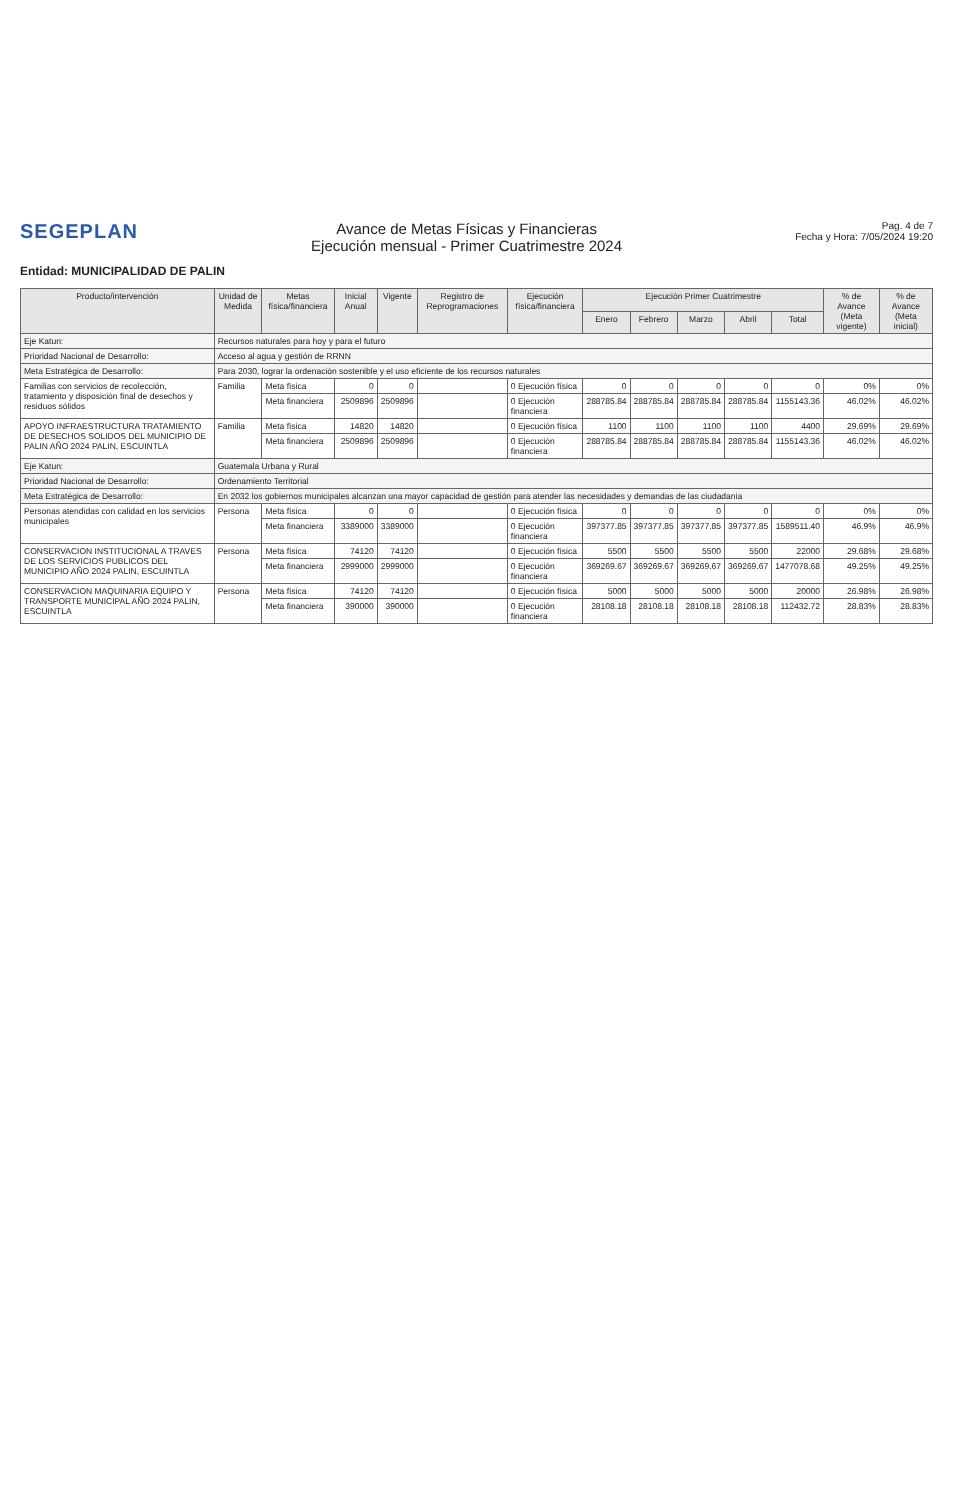SEGEPLAN
Avance de Metas Físicas y Financieras
Ejecución mensual - Primer Cuatrimestre 2024
Pag. 4 de 7
Fecha y Hora: 7/05/2024 19:20
Entidad: MUNICIPALIDAD DE PALIN
| Producto/intervención | Unidad de Medida | Metas física/financiera | Inicial Anual | Vigente | Registro de Reprogramaciones | Ejecución física/financiera | Ejecución Primer Cuatrimestre | | | | | % de Avance (Meta vigente) | % de Avance (Meta inicial) |
| --- | --- | --- | --- | --- | --- | --- | --- | --- | --- | --- | --- | --- | --- |
| | | | | | | | Enero | Febrero | Marzo | Abril | Total | | |
| Eje Katun: | Recursos naturales para hoy y para el futuro | | | | | | | | | | | | |
| Prioridad Nacional de Desarrollo: | Acceso al agua y gestión de RRNN | | | | | | | | | | | | |
| Meta Estratégica de Desarrollo: | Para 2030, lograr la ordenación sostenible y el uso eficiente de los recursos naturales | | | | | | | | | | | | |
| Familias con servicios de recolección, tratamiento y disposición final de desechos y residuos sólidos | Familia | Meta física | 0 | 0 | | 0 Ejecución física | 0 | 0 | 0 | 0 | 0 | 0% | 0% |
| | | Meta financiera | 2509896 | 2509896 | | 0 Ejecución financiera | 288785.84 | 288785.84 | 288785.84 | 288785.84 | 1155143.36 | 46.02% | 46.02% |
| APOYO INFRAESTRUCTURA TRATAMIENTO DE DESECHOS SOLIDOS DEL MUNICIPIO DE PALIN AÑO 2024 PALIN, ESCUINTLA | Familia | Meta física | 14820 | 14820 | | 0 Ejecución física | 1100 | 1100 | 1100 | 1100 | 4400 | 29.69% | 29.69% |
| | | Meta financiera | 2509896 | 2509896 | | 0 Ejecución financiera | 288785.84 | 288785.84 | 288785.84 | 288785.84 | 1155143.36 | 46.02% | 46.02% |
| Eje Katun: | Guatemala Urbana y Rural | | | | | | | | | | | | |
| Prioridad Nacional de Desarrollo: | Ordenamiento Territorial | | | | | | | | | | | | |
| Meta Estratégica de Desarrollo: | En 2032 los gobiernos municipales alcanzan una mayor capacidad de gestión para atender las necesidades y demandas de las ciudadania | | | | | | | | | | | | |
| Personas atendidas con calidad en los servicios municipales | Persona | Meta física | 0 | 0 | | 0 Ejecución física | 0 | 0 | 0 | 0 | 0 | 0% | 0% |
| | | Meta financiera | 3389000 | 3389000 | | 0 Ejecución financiera | 397377.85 | 397377.85 | 397377.85 | 397377.85 | 1589511.40 | 46.9% | 46.9% |
| CONSERVACION INSTITUCIONAL A TRAVES DE LOS SERVICIOS PUBLICOS DEL MUNICIPIO AÑO 2024 PALIN, ESCUINTLA | Persona | Meta física | 74120 | 74120 | | 0 Ejecución física | 5500 | 5500 | 5500 | 5500 | 22000 | 29.68% | 29.68% |
| | | Meta financiera | 2999000 | 2999000 | | 0 Ejecución financiera | 369269.67 | 369269.67 | 369269.67 | 369269.67 | 1477078.68 | 49.25% | 49.25% |
| CONSERVACION MAQUINARIA EQUIPO Y TRANSPORTE MUNICIPAL AÑO 2024 PALIN, ESCUINTLA | Persona | Meta física | 74120 | 74120 | | 0 Ejecución física | 5000 | 5000 | 5000 | 5000 | 20000 | 26.98% | 26.98% |
| | | Meta financiera | 390000 | 390000 | | 0 Ejecución financiera | 28108.18 | 28108.18 | 28108.18 | 28108.18 | 112432.72 | 28.83% | 28.83% |